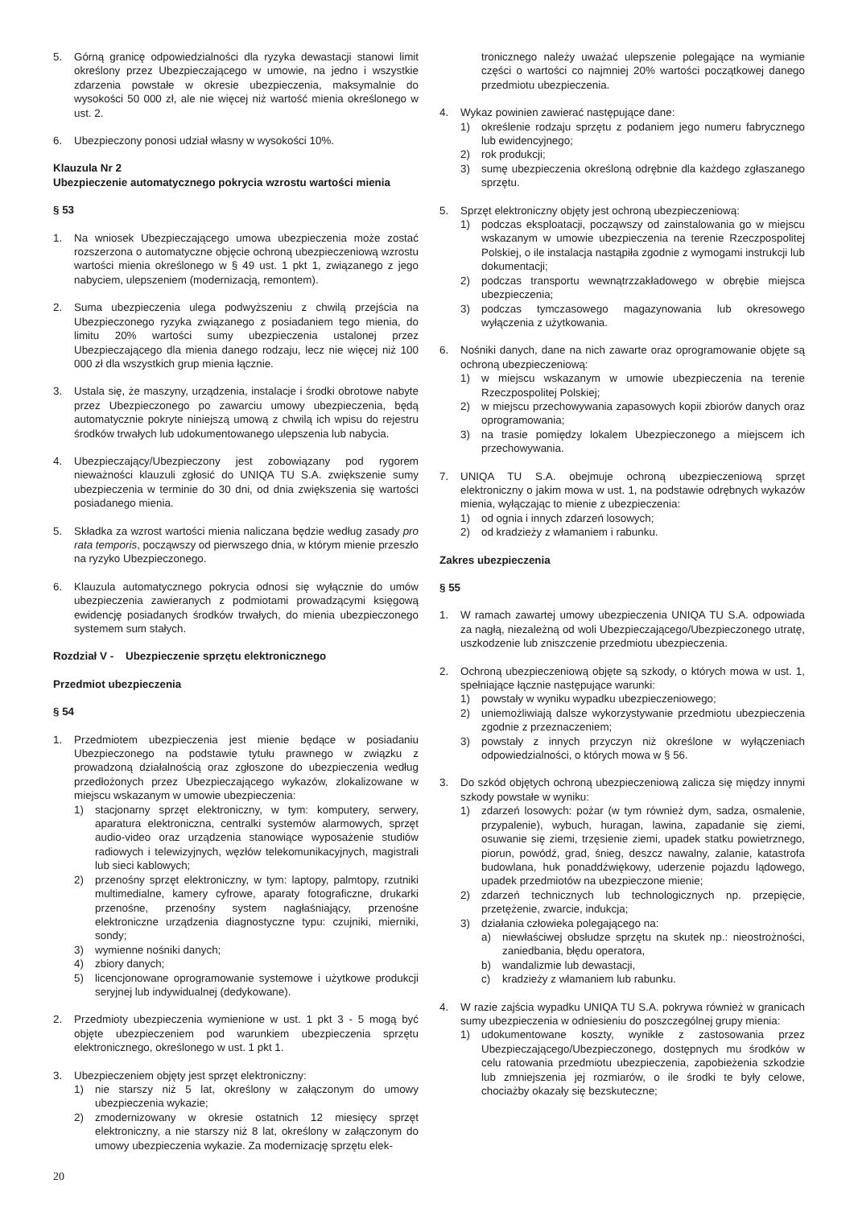5. Górną granicę odpowiedzialności dla ryzyka dewastacji stanowi limit określony przez Ubezpieczającego w umowie, na jedno i wszystkie zdarzenia powstałe w okresie ubezpieczenia, maksymalnie do wysokości 50 000 zł, ale nie więcej niż wartość mienia określonego w ust. 2.
6. Ubezpieczony ponosi udział własny w wysokości 10%.
Klauzula Nr 2
Ubezpieczenie automatycznego pokrycia wzrostu wartości mienia
§ 53
1. Na wniosek Ubezpieczającego umowa ubezpieczenia może zostać rozszerzona o automatyczne objęcie ochroną ubezpieczeniową wzrostu wartości mienia określonego w § 49 ust. 1 pkt 1, związanego z jego nabyciem, ulepszeniem (modernizacją, remontem).
2. Suma ubezpieczenia ulega podwyższeniu z chwilą przejścia na Ubezpieczonego ryzyka związanego z posiadaniem tego mienia, do limitu 20% wartości sumy ubezpieczenia ustalonej przez Ubezpieczającego dla mienia danego rodzaju, lecz nie więcej niż 100 000 zł dla wszystkich grup mienia łącznie.
3. Ustala się, że maszyny, urządzenia, instalacje i środki obrotowe nabyte przez Ubezpieczonego po zawarciu umowy ubezpieczenia, będą automatycznie pokryte niniejszą umową z chwilą ich wpisu do rejestru środków trwałych lub udokumentowanego ulepszenia lub nabycia.
4. Ubezpieczający/Ubezpieczony jest zobowiązany pod rygorem nieważności klauzuli zgłosić do UNIQA TU S.A. zwiększenie sumy ubezpieczenia w terminie do 30 dni, od dnia zwiększenia się wartości posiadanego mienia.
5. Składka za wzrost wartości mienia naliczana będzie według zasady pro rata temporis, począwszy od pierwszego dnia, w którym mienie przeszło na ryzyko Ubezpieczonego.
6. Klauzula automatycznego pokrycia odnosi się wyłącznie do umów ubezpieczenia zawieranych z podmiotami prowadzącymi księgową ewidencję posiadanych środków trwałych, do mienia ubezpieczonego systemem sum stałych.
Rozdział V - Ubezpieczenie sprzętu elektronicznego
Przedmiot ubezpieczenia
§ 54
1. Przedmiotem ubezpieczenia jest mienie będące w posiadaniu Ubezpieczonego na podstawie tytułu prawnego w związku z prowadzoną działalnością oraz zgłoszone do ubezpieczenia według przedłożonych przez Ubezpieczającego wykazów, zlokalizowane w miejscu wskazanym w umowie ubezpieczenia:
1) stacjonarny sprzęt elektroniczny, w tym: komputery, serwery, aparatura elektroniczna, centralki systemów alarmowych, sprzęt audio-video oraz urządzenia stanowiące wyposażenie studiów radiowych i telewizyjnych, węzłów telekomunikacyjnych, magistrali lub sieci kablowych;
2) przenośny sprzęt elektroniczny, w tym: laptopy, palmtopy, rzutniki multimedialne, kamery cyfrowe, aparaty fotograficzne, drukarki przenośne, przenośny system nagłaśniający, przenośne elektroniczne urządzenia diagnostyczne typu: czujniki, mierniki, sondy;
3) wymienne nośniki danych;
4) zbiory danych;
5) licencjonowane oprogramowanie systemowe i użytkowe produkcji seryjnej lub indywidualnej (dedykowane).
2. Przedmioty ubezpieczenia wymienione w ust. 1 pkt 3 - 5 mogą być objęte ubezpieczeniem pod warunkiem ubezpieczenia sprzętu elektronicznego, określonego w ust. 1 pkt 1.
3. Ubezpieczeniem objęty jest sprzęt elektroniczny:
1) nie starszy niż 5 lat, określony w załączonym do umowy ubezpieczenia wykazie;
2) zmodernizowany w okresie ostatnich 12 miesięcy sprzęt elektroniczny, a nie starszy niż 8 lat, określony w załączonym do umowy ubezpieczenia wykazie. Za modernizację sprzętu elek-
tronicznego należy uważać ulepszenie polegające na wymianie części o wartości co najmniej 20% wartości początkowej danego przedmiotu ubezpieczenia.
4. Wykaz powinien zawierać następujące dane:
1) określenie rodzaju sprzętu z podaniem jego numeru fabrycznego lub ewidencyjnego;
2) rok produkcji;
3) sumę ubezpieczenia określoną odrębnie dla każdego zgłaszanego sprzętu.
5. Sprzęt elektroniczny objęty jest ochroną ubezpieczeniową:
1) podczas eksploatacji, począwszy od zainstalowania go w miejscu wskazanym w umowie ubezpieczenia na terenie Rzeczpospolitej Polskiej, o ile instalacja nastąpiła zgodnie z wymogami instrukcji lub dokumentacji;
2) podczas transportu wewnątrzzakładowego w obrębie miejsca ubezpieczenia;
3) podczas tymczasowego magazynowania lub okresowego wyłączenia z użytkowania.
6. Nośniki danych, dane na nich zawarte oraz oprogramowanie objęte są ochroną ubezpieczeniową:
1) w miejscu wskazanym w umowie ubezpieczenia na terenie Rzeczpospolitej Polskiej;
2) w miejscu przechowywania zapasowych kopii zbiorów danych oraz oprogramowania;
3) na trasie pomiędzy lokalem Ubezpieczonego a miejscem ich przechowywania.
7. UNIQA TU S.A. obejmuje ochroną ubezpieczeniową sprzęt elektroniczny o jakim mowa w ust. 1, na podstawie odrębnych wykazów mienia, wyłączając to mienie z ubezpieczenia:
1) od ognia i innych zdarzeń losowych;
2) od kradzieży z włamaniem i rabunku.
Zakres ubezpieczenia
§ 55
1. W ramach zawartej umowy ubezpieczenia UNIQA TU S.A. odpowiada za nagłą, niezależną od woli Ubezpieczającego/Ubezpieczonego utratę, uszkodzenie lub zniszczenie przedmiotu ubezpieczenia.
2. Ochroną ubezpieczeniową objęte są szkody, o których mowa w ust. 1, spełniające łącznie następujące warunki:
1) powstały w wyniku wypadku ubezpieczeniowego;
2) uniemożliwiają dalsze wykorzystywanie przedmiotu ubezpieczenia zgodnie z przeznaczeniem;
3) powstały z innych przyczyn niż określone w wyłączeniach odpowiedzialności, o których mowa w § 56.
3. Do szkód objętych ochroną ubezpieczeniową zalicza się między innymi szkody powstałe w wyniku:
1) zdarzeń losowych: pożar (w tym również dym, sadza, osmalenie, przypalenie), wybuch, huragan, lawina, zapadanie się ziemi, osuwanie się ziemi, trzęsienie ziemi, upadek statku powietrznego, piorun, powódź, grad, śnieg, deszcz nawalny, zalanie, katastrofa budowlana, huk ponaddźwiękowy, uderzenie pojazdu lądowego, upadek przedmiotów na ubezpieczone mienie;
2) zdarzeń technicznych lub technologicznych np. przepięcie, przetężenie, zwarcie, indukcja;
3) działania człowieka polegającego na:
a) niewłaściwej obsłudze sprzętu na skutek np.: nieostrożności, zaniedbania, błędu operatora,
b) wandalizmie lub dewastacji,
c) kradzieży z włamaniem lub rabunku.
4. W razie zajścia wypadku UNIQA TU S.A. pokrywa również w granicach sumy ubezpieczenia w odniesieniu do poszczególnej grupy mienia:
1) udokumentowane koszty, wynikłe z zastosowania przez Ubezpieczającego/Ubezpieczonego, dostępnych mu środków w celu ratowania przedmiotu ubezpieczenia, zapobieżenia szkodzie lub zmniejszenia jej rozmiarów, o ile środki te były celowe, chociażby okazały się bezskuteczne;
20